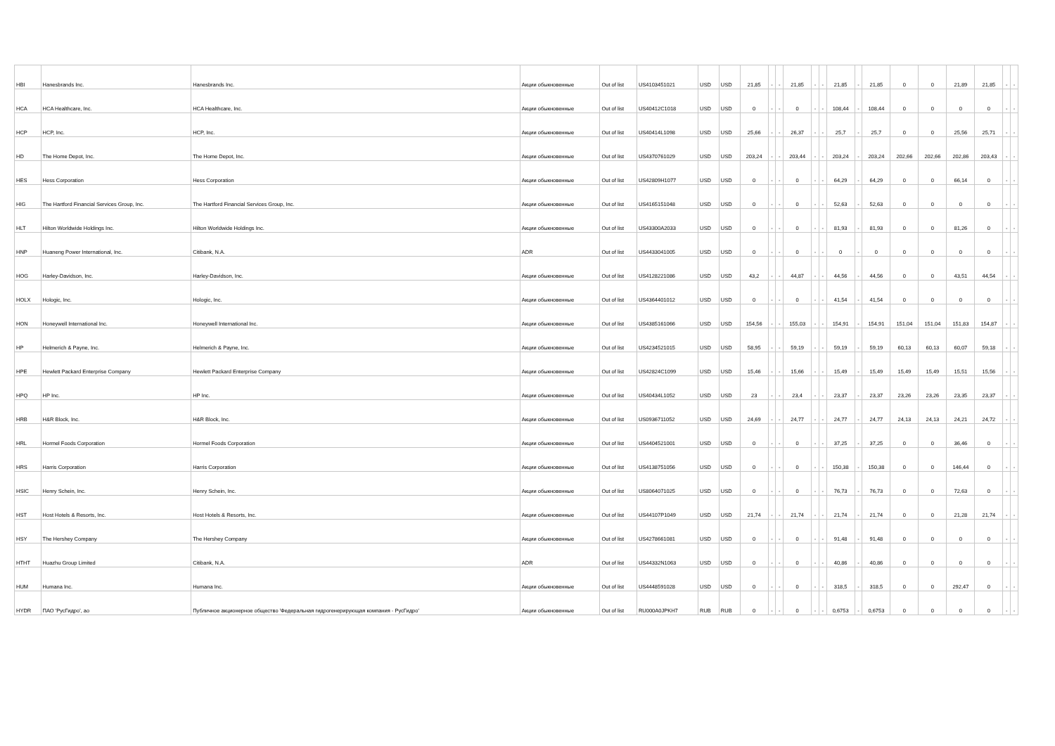| HBI | Hanesbrands Inc. | Hanesbrands Inc. | Акции обыкновенные | Out of list | US4103451021 | USD | USD | 21,85 | - | - | 21,85 | - | - | 21,85 | - | 21,85 | 0 | 0 | 21,89 | 21,85 | - | - |
| HCA | HCA Healthcare, Inc. | HCA Healthcare, Inc. | Акции обыкновенные | Out of list | US40412C1018 | USD | USD | 0 | - | - | 0 | - | - | 108,44 | - | 108,44 | 0 | 0 | 0 | 0 | - | - |
| HCP | HCP, Inc. | HCP, Inc. | Акции обыкновенные | Out of list | US40414L1098 | USD | USD | 25,66 | - | - | 26,37 | - | - | 25,7 | - | 25,7 | 0 | 0 | 25,56 | 25,71 | - | - |
| HD | The Home Depot, Inc. | The Home Depot, Inc. | Акции обыкновенные | Out of list | US4370761029 | USD | USD | 203,24 | - | - | 203,44 | - | - | 203,24 | - | 203,24 | 202,66 | 202,66 | 202,86 | 203,43 | - | - |
| HES | Hess Corporation | Hess Corporation | Акции обыкновенные | Out of list | US42809H1077 | USD | USD | 0 | - | - | 0 | - | - | 64,29 | - | 64,29 | 0 | 0 | 66,14 | 0 | - | - |
| HIG | The Hartford Financial Services Group, Inc. | The Hartford Financial Services Group, Inc. | Акции обыкновенные | Out of list | US4165151048 | USD | USD | 0 | - | - | 0 | - | - | 52,63 | - | 52,63 | 0 | 0 | 0 | 0 | - | - |
| HLT | Hilton Worldwide Holdings Inc. | Hilton Worldwide Holdings Inc. | Акции обыкновенные | Out of list | US43300A2033 | USD | USD | 0 | - | - | 0 | - | - | 81,93 | - | 81,93 | 0 | 0 | 81,26 | 0 | - | - |
| HNP | Huaneng Power International, Inc. | Citibank, N.A. | ADR | Out of list | US4433041005 | USD | USD | 0 | - | - | 0 | - | - | 0 | - | 0 | 0 | 0 | 0 | 0 | - | - |
| HOG | Harley-Davidson, Inc. | Harley-Davidson, Inc. | Акции обыкновенные | Out of list | US4128221086 | USD | USD | 43,2 | - | - | 44,87 | - | - | 44,56 | - | 44,56 | 0 | 0 | 43,51 | 44,54 | - | - |
| HOLX | Hologic, Inc. | Hologic, Inc. | Акции обыкновенные | Out of list | US4364401012 | USD | USD | 0 | - | - | 0 | - | - | 41,54 | - | 41,54 | 0 | 0 | 0 | 0 | - | - |
| HON | Honeywell International Inc. | Honeywell International Inc. | Акции обыкновенные | Out of list | US4385161066 | USD | USD | 154,56 | - | - | 155,03 | - | - | 154,91 | - | 154,91 | 151,04 | 151,04 | 151,83 | 154,87 | - | - |
| HP | Helmerich & Payne, Inc. | Helmerich & Payne, Inc. | Акции обыкновенные | Out of list | US4234521015 | USD | USD | 58,95 | - | - | 59,19 | - | - | 59,19 | - | 59,19 | 60,13 | 60,13 | 60,07 | 59,18 | - | - |
| HPE | Hewlett Packard Enterprise Company | Hewlett Packard Enterprise Company | Акции обыкновенные | Out of list | US42824C1099 | USD | USD | 15,46 | - | - | 15,66 | - | - | 15,49 | - | 15,49 | 15,49 | 15,49 | 15,51 | 15,56 | - | - |
| HPQ | HP Inc. | HP Inc. | Акции обыкновенные | Out of list | US40434L1052 | USD | USD | 23 | - | - | 23,4 | - | - | 23,37 | - | 23,37 | 23,26 | 23,26 | 23,35 | 23,37 | - | - |
| HRB | H&R Block, Inc. | H&R Block, Inc. | Акции обыкновенные | Out of list | US0936711052 | USD | USD | 24,69 | - | - | 24,77 | - | - | 24,77 | - | 24,77 | 24,13 | 24,13 | 24,21 | 24,72 | - | - |
| HRL | Hormel Foods Corporation | Hormel Foods Corporation | Акции обыкновенные | Out of list | US4404521001 | USD | USD | 0 | - | - | 0 | - | - | 37,25 | - | 37,25 | 0 | 0 | 36,46 | 0 | - | - |
| HRS | Harris Corporation | Harris Corporation | Акции обыкновенные | Out of list | US4138751056 | USD | USD | 0 | - | - | 0 | - | - | 150,38 | - | 150,38 | 0 | 0 | 146,44 | 0 | - | - |
| HSIC | Henry Schein, Inc. | Henry Schein, Inc. | Акции обыкновенные | Out of list | US8064071025 | USD | USD | 0 | - | - | 0 | - | - | 76,73 | - | 76,73 | 0 | 0 | 72,63 | 0 | - | - |
| HST | Host Hotels & Resorts, Inc. | Host Hotels & Resorts, Inc. | Акции обыкновенные | Out of list | US44107P1049 | USD | USD | 21,74 | - | - | 21,74 | - | - | 21,74 | - | 21,74 | 0 | 0 | 21,28 | 21,74 | - | - |
| HSY | The Hershey Company | The Hershey Company | Акции обыкновенные | Out of list | US4278661081 | USD | USD | 0 | - | - | 0 | - | - | 91,48 | - | 91,48 | 0 | 0 | 0 | 0 | - | - |
| HTHT | Huazhu Group Limited | Citibank, N.A. | ADR | Out of list | US44332N1063 | USD | USD | 0 | - | - | 0 | - | - | 40,86 | - | 40,86 | 0 | 0 | 0 | 0 | - | - |
| HUM | Humana Inc. | Humana Inc. | Акции обыкновенные | Out of list | US4448591028 | USD | USD | 0 | - | - | 0 | - | - | 318,5 | - | 318,5 | 0 | 0 | 292,47 | 0 | - | - |
| HYDR | ПАО 'РусГидро', ао | Публичное акционерное общество 'Федеральная гидрогенерирующая компания - РусГидро' | Акции обыкновенные | Out of list | RU000A0JPKH7 | RUB | RUB | 0 | - | - | 0 | - | - | 0,6753 | - | 0,6753 | 0 | 0 | 0 | 0 | - | - |